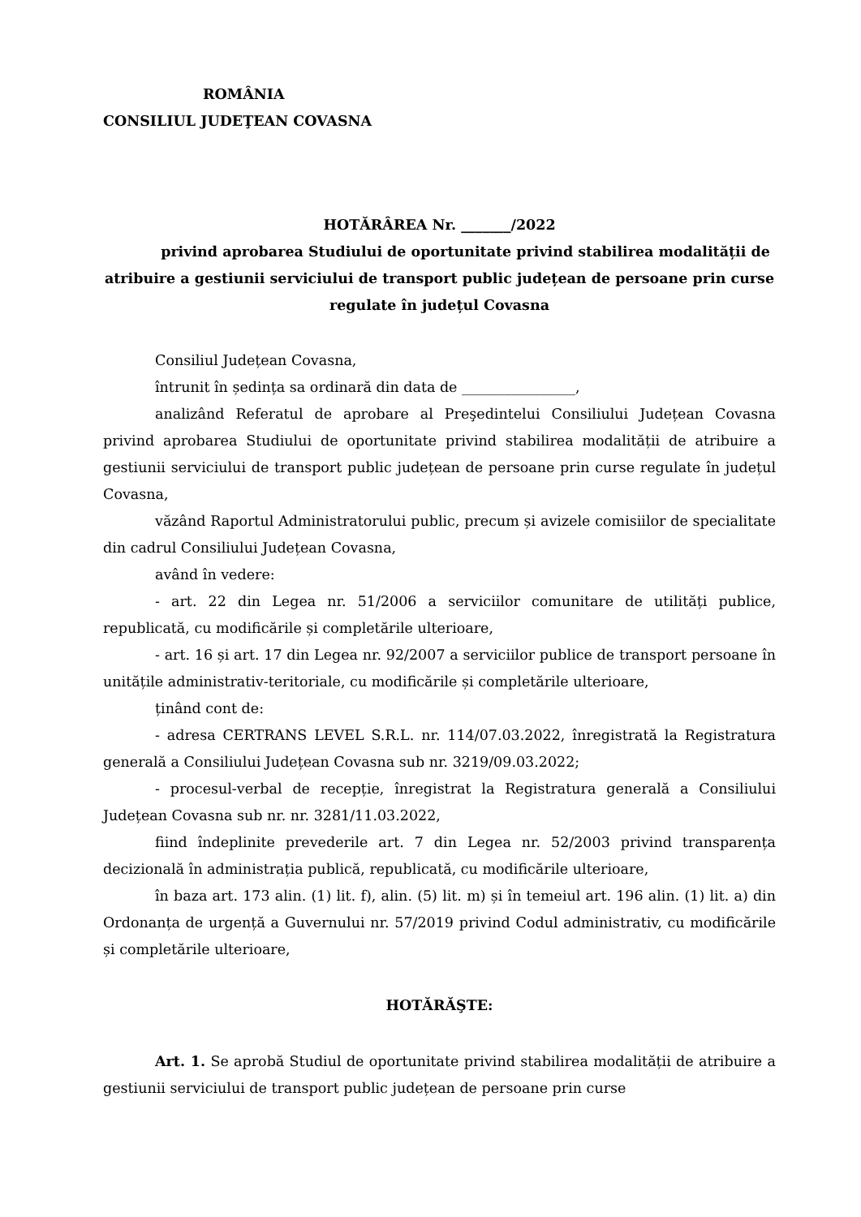ROMÂNIA
CONSILIUL JUDEŢEAN COVASNA
HOTĂRÂREA Nr. _______/2022
privind aprobarea Studiului de oportunitate privind stabilirea modalității de atribuire a gestiunii serviciului de transport public județean de persoane prin curse regulate în județul Covasna
Consiliul Județean Covasna,
întrunit în ședința sa ordinară din data de ________________,
analizând Referatul de aprobare al Preşedintelui Consiliului Județean Covasna privind aprobarea Studiului de oportunitate privind stabilirea modalității de atribuire a gestiunii serviciului de transport public județean de persoane prin curse regulate în județul Covasna,
văzând Raportul Administratorului public, precum și avizele comisiilor de specialitate din cadrul Consiliului Județean Covasna,
având în vedere:
- art. 22 din Legea nr. 51/2006 a serviciilor comunitare de utilități publice, republicată, cu modificările și completările ulterioare,
- art. 16 și art. 17 din Legea nr. 92/2007 a serviciilor publice de transport persoane în unitățile administrativ-teritoriale, cu modificările și completările ulterioare,
ținând cont de:
- adresa CERTRANS LEVEL S.R.L. nr. 114/07.03.2022, înregistrată la Registratura generală a Consiliului Județean Covasna sub nr. 3219/09.03.2022;
- procesul-verbal de recepție, înregistrat la Registratura generală a Consiliului Județean Covasna sub nr. nr. 3281/11.03.2022,
fiind îndeplinite prevederile art. 7 din Legea nr. 52/2003 privind transparența decizională în administrația publică, republicată, cu modificările ulterioare,
în baza art. 173 alin. (1) lit. f), alin. (5) lit. m) și în temeiul art. 196 alin. (1) lit. a) din Ordonanța de urgență a Guvernului nr. 57/2019 privind Codul administrativ, cu modificările și completările ulterioare,
HOTĂRĂŞTE:
Art. 1. Se aprobă Studiul de oportunitate privind stabilirea modalității de atribuire a gestiunii serviciului de transport public județean de persoane prin curse